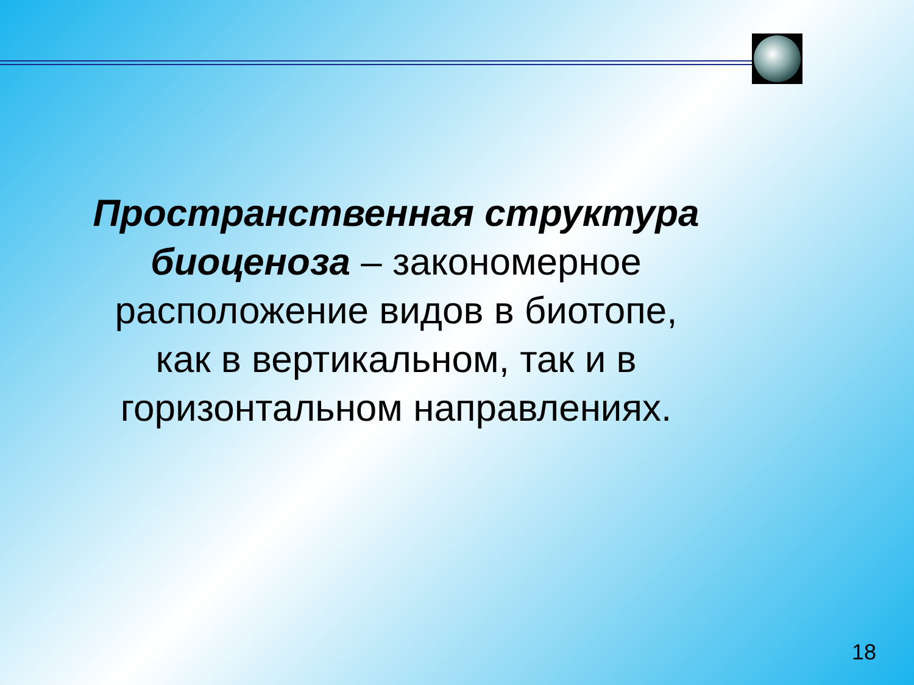Пространственная структура биоценоза – закономерное
расположение видов в биотопе, как в вертикальном, так и в горизонтальном направлениях.
18